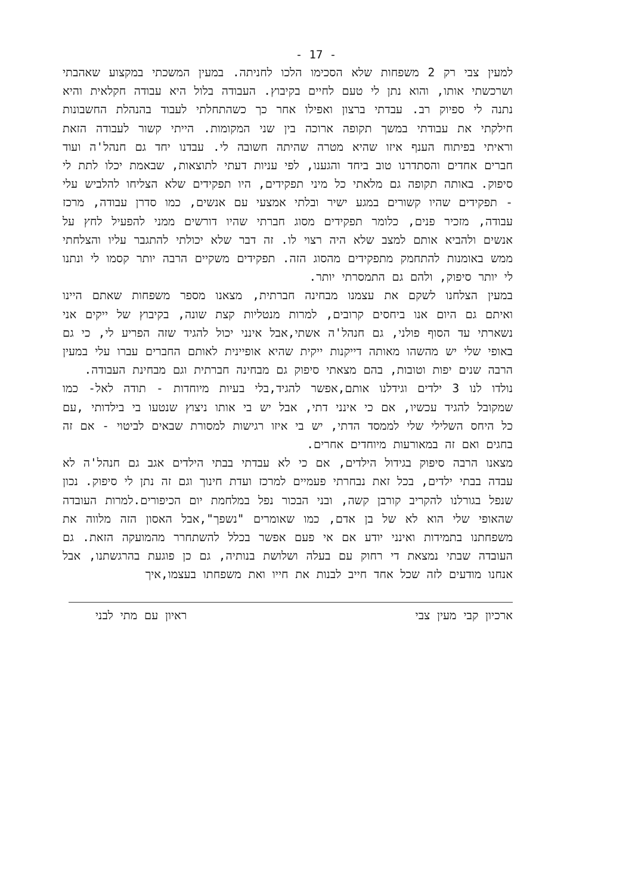- 17 -
למעין צבי רק 2 משפחות שלא הסכימו הלכו לחניתה. במעין המשכתי במקצוע שאהבתי ושרכשתי אותו, והוא נתן לי טעם לחיים בקיבוץ. העבודה בלול היא עבודה חקלאית והיא נתנה לי ספיוק רב. עבדתי ברצון ואפילו אחר כך כשהתחלתי לעבוד בהנהלת החשבונות חילקתי את עבודתי במשך תקופה ארוכה בין שני המקומות. הייתי קשור לעבודה הזאת וראיתי בפיתוח הענף איזו שהיא מטרה שהיתה חשובה לי. עבדנו יחד גם חנהל'ה ועוד חברים אחדים והסתדרנו טוב ביחד והגענו, לפי עניות דעתי לתוצאות, שבאמת יכלו לתת לי סיפוק. באותה תקופה גם מלאתי כל מיני תפקידים, היו תפקידים שלא הצליחו להלביש עלי - תפקידים שהיו קשורים במגע ישיר ובלתי אמצעי עם אנשים, כמו סדרן עבודה, מרכז עבודה, מזכיר פנים, כלומר תפקידים מסוג חברתי שהיו דורשים ממני להפעיל לחץ על אנשים ולהביא אותם למצב שלא היה רצוי לו. זה דבר שלא יכולתי להתגבר עליו והצלחתי ממש באומנות להתחמק מתפקידים מהסוג הזה. תפקידים משקיים הרבה יותר קסמו לי ונתנו לי יותר סיפוק, ולהם גם התמסרתי יותר.
במעין הצלחנו לשקם את עצמנו מבחינה חברתית, מצאנו מספר משפחות שאתם היינו ואיתם גם היום אנו ביחסים קרובים, למרות מנטליות קצת שונה, בקיבוץ של ייקים אני נשארתי עד הסוף פולני, גם חנהל'ה אשתי,אבל אינני יכול להגיד שזה הפריע לי, כי גם באופי שלי יש מהשהו מאותה דייקנות ייקית שהיא אופיינית לאותם החברים עברו עלי במעין הרבה שנים יפות וטובות, בהם מצאתי סיפוק גם מבחינה חברתית וגם מבחינת העבודה.
נולדו לנו 3 ילדים וגידלנו אותם,אפשר להגיד,בלי בעיות מיוחדות - תודה לאל- כמו שמקובל להגיד עכשיו, אם כי אינני דתי, אבל יש בי אותו ניצוץ שנטעו בי בילדותי ,עם כל היחס השלילי שלי לממסד הדתי, יש בי איזו רגישות למסורת שבאים לביטוי - אם זה בחגים ואם זה במאורעות מיוחדים אחרים.
מצאנו הרבה סיפוק בגידול הילדים, אם כי לא עבדתי בבתי הילדים אגב גם חנהל'ה לא עבדה בבתי ילדים, בכל זאת נבחרתי פעמיים למרכז ועדת חינוך וגם זה נתן לי סיפוק. נכון שנפל בגורלנו להקריב קורבן קשה, ובני הבכור נפל במלחמת יום הכיפורים.למרות העובדה שהאופי שלי הוא לא של בן אדם, כמו שאומרים "נשפך",אבל האסון הזה מלווה את משפחתנו בתמידות ואינני יודע אם אי פעם אפשר בכלל להשתחרר מהמועקה הזאת. גם העובדה שבתי נמצאת די רחוק עם בעלה ושלושת בנותיה, גם כן פוגעת בהרגשתנו, אבל אנחנו מודעים לזה שכל אחד חייב לבנות את חייו ואת משפחתו בעצמו,איך
ארכיון קבי מעין צבי ראיון עם מתי לבני